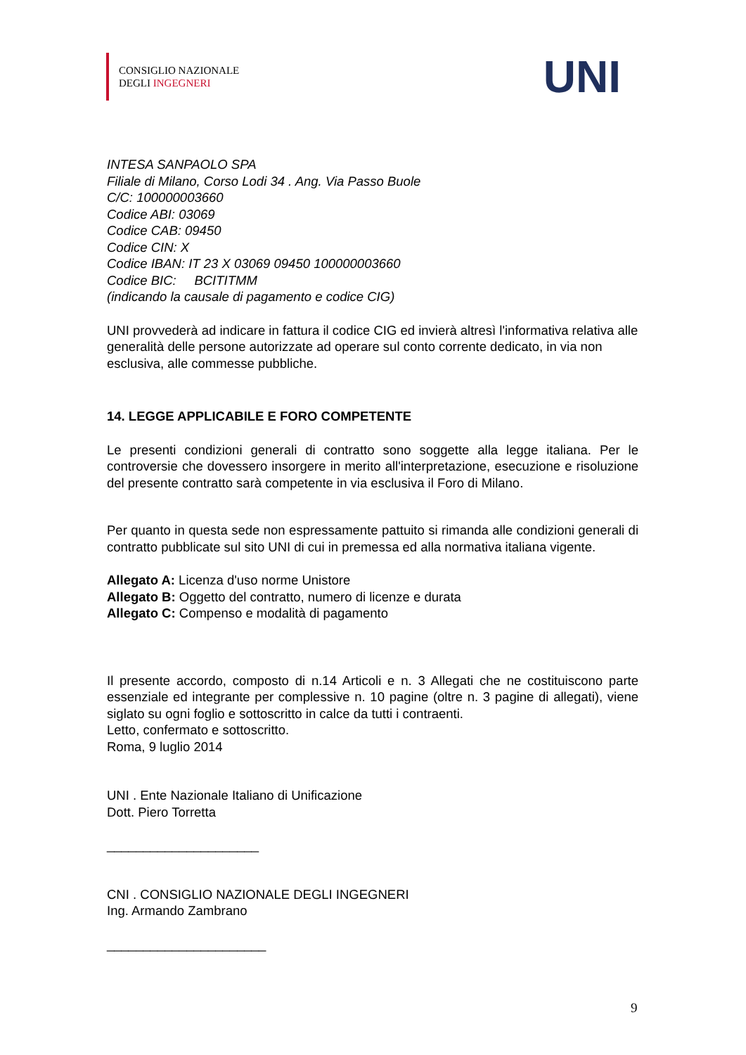CONSIGLIO NAZIONALE
DEGLI INGEGNERI
UNI
INTESA SANPAOLO SPA
Filiale di Milano, Corso Lodi 34 . Ang. Via Passo Buole
C/C: 100000003660
Codice ABI: 03069
Codice CAB: 09450
Codice CIN: X
Codice IBAN: IT 23 X 03069 09450 100000003660
Codice BIC: BCITITMM
(indicando la causale di pagamento e codice CIG)
UNI provvederà ad indicare in fattura il codice CIG ed invierà altresì l'informativa relativa alle generalità delle persone autorizzate ad operare sul conto corrente dedicato, in via non esclusiva, alle commesse pubbliche.
14. LEGGE APPLICABILE E FORO COMPETENTE
Le presenti condizioni generali di contratto sono soggette alla legge italiana. Per le controversie che dovessero insorgere in merito all'interpretazione, esecuzione e risoluzione del presente contratto sarà competente in via esclusiva il Foro di Milano.
Per quanto in questa sede non espressamente pattuito si rimanda alle condizioni generali di contratto pubblicate sul sito UNI di cui in premessa ed alla normativa italiana vigente.
Allegato A: Licenza d'uso norme Unistore
Allegato B: Oggetto del contratto, numero di licenze e durata
Allegato C: Compenso e modalità di pagamento
Il presente accordo, composto di n.14 Articoli e n. 3 Allegati che ne costituiscono parte essenziale ed integrante per complessive n. 10 pagine (oltre n. 3 pagine di allegati), viene siglato su ogni foglio e sottoscritto in calce da tutti i contraenti.
Letto, confermato e sottoscritto.
Roma, 9 luglio 2014
UNI . Ente Nazionale Italiano di Unificazione
Dott. Piero Torretta
_____________________
CNI . CONSIGLIO NAZIONALE DEGLI INGEGNERI
Ing. Armando Zambrano
______________________
9